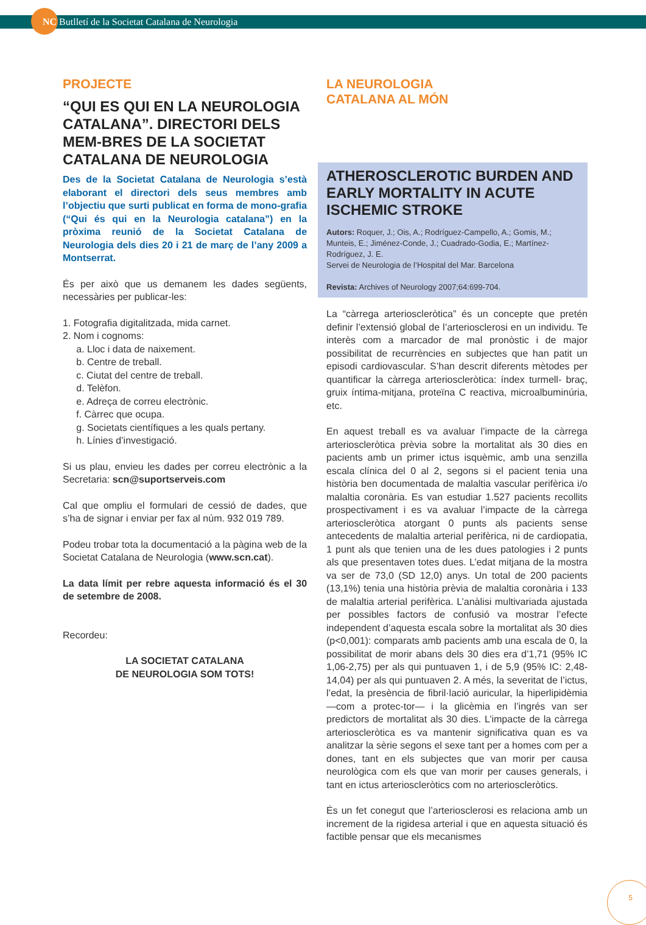NC Butlletí de la Societat Catalana de Neurologia
PROJECTE
“QUI ES QUI EN LA NEUROLOGIA CATALANA”. DIRECTORI DELS MEM-BRES DE LA SOCIETAT CATALANA DE NEUROLOGIA
Des de la Societat Catalana de Neurologia s’està elaborant el directori dels seus membres amb l’objectiu que surti publicat en forma de mono-grafia (“Qui és qui en la Neurologia catalana”) en la pròxima reunió de la Societat Catalana de Neurologia dels dies 20 i 21 de març de l’any 2009 a Montserrat.
És per això que us demanem les dades següents, necessàries per publicar-les:
1. Fotografia digitalitzada, mida carnet.
2. Nom i cognoms:
a. Lloc i data de naixement.
b. Centre de treball.
c. Ciutat del centre de treball.
d. Telèfon.
e. Adreça de correu electrònic.
f. Càrrec que ocupa.
g. Societats científiques a les quals pertany.
h. Línies d’investigació.
Si us plau, envieu les dades per correu electrònic a la Secretaria: scn@suportserveis.com
Cal que ompliu el formulari de cessió de dades, que s’ha de signar i enviar per fax al núm. 932 019 789.
Podeu trobar tota la documentació a la pàgina web de la Societat Catalana de Neurologia (www.scn.cat).
La data límit per rebre aquesta informació és el 30 de setembre de 2008.
Recordeu:
LA SOCIETAT CATALANA
DE NEUROLOGIA SOM TOTS!
LA NEUROLOGIA
CATALANA AL MÓN
ATHEROSCLEROTIC BURDEN AND EARLY MORTALITY IN ACUTE ISCHEMIC STROKE
Autors: Roquer, J.; Ois, A.; Rodríguez-Campello, A.; Gomis, M.; Munteis, E.; Jiménez-Conde, J.; Cuadrado-Godia, E.; Martínez-Rodríguez, J. E.
Servei de Neurologia de l’Hospital del Mar. Barcelona
Revista: Archives of Neurology 2007;64:699-704.
La “càrrega arterioscleròtica” és un concepte que pretén definir l’extensió global de l’arteriosclerosi en un individu. Te interès com a marcador de mal pronòstic i de major possibilitat de recurrències en subjectes que han patit un episodi cardiovascular. S’han descrit diferents mètodes per quantificar la càrrega arterioscleròtica: índex turmell- braç, gruix íntima-mitjana, proteïna C reactiva, microalbuminúria, etc.
En aquest treball es va avaluar l’impacte de la càrrega arterioscleròtica prèvia sobre la mortalitat als 30 dies en pacients amb un primer ictus isquèmic, amb una senzilla escala clínica del 0 al 2, segons si el pacient tenia una història ben documentada de malaltia vascular perifèrica i/o malaltia coronària. Es van estudiar 1.527 pacients recollits prospectivament i es va avaluar l’impacte de la càrrega arterioscleròtica atorgant 0 punts als pacients sense antecedents de malaltia arterial perifèrica, ni de cardiopatia, 1 punt als que tenien una de les dues patologies i 2 punts als que presentaven totes dues. L’edat mitjana de la mostra va ser de 73,0 (SD 12,0) anys. Un total de 200 pacients (13,1%) tenia una història prèvia de malaltia coronària i 133 de malaltia arterial perifèrica. L’anàlisi multivariada ajustada per possibles factors de confusió va mostrar l’efecte independent d’aquesta escala sobre la mortalitat als 30 dies (p<0,001): comparats amb pacients amb una escala de 0, la possibilitat de morir abans dels 30 dies era d’1,71 (95% IC 1,06-2,75) per als qui puntuaven 1, i de 5,9 (95% IC: 2,48-14,04) per als qui puntuaven 2. A més, la severitat de l’ictus, l’edat, la presència de fibril·lació auricular, la hiperlipidèmia —com a protec-tor— i la glicèmia en l’ingrés van ser predictors de mortalitat als 30 dies. L’impacte de la càrrega arterioscleròtica es va mantenir significativa quan es va analitzar la sèrie segons el sexe tant per a homes com per a dones, tant en els subjectes que van morir per causa neurològica com els que van morir per causes generals, i tant en ictus arterioscleròtics com no arterioscleròtics.
És un fet conegut que l’arteriosclerosi es relaciona amb un increment de la rigidesa arterial i que en aquesta situació és factible pensar que els mecanismes
5